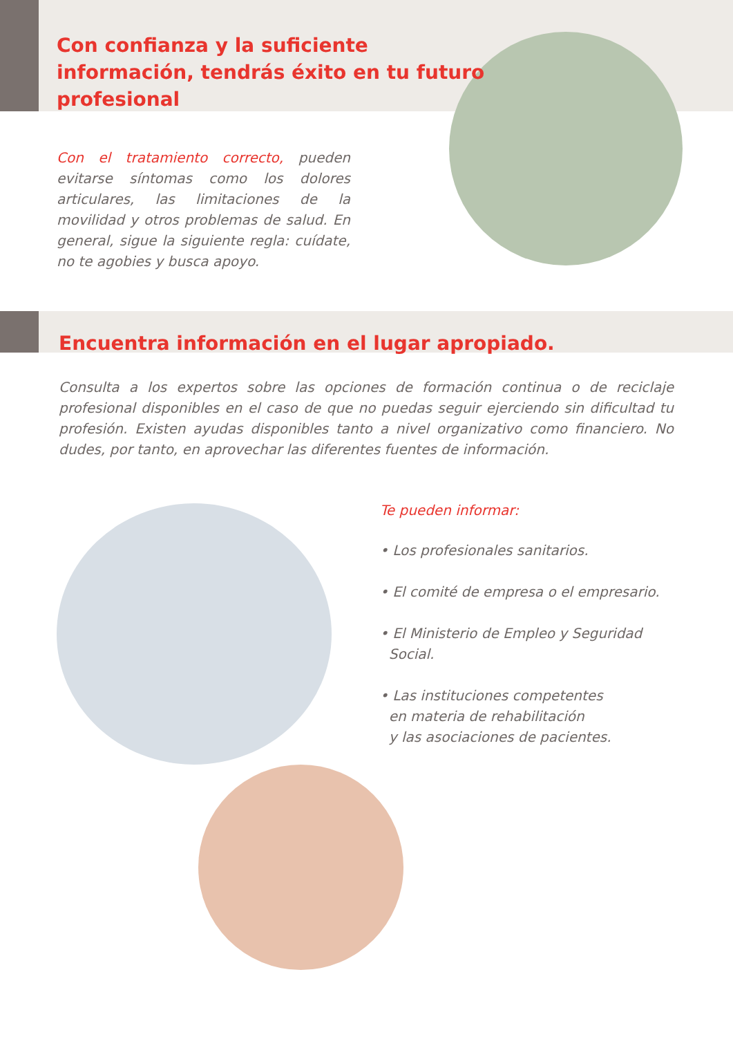Con confianza y la suficiente información, tendrás éxito en tu futuro profesional
Con el tratamiento correcto, pueden evitarse síntomas como los dolores articulares, las limitaciones de la movilidad y otros problemas de salud. En general, sigue la siguiente regla: cuídate, no te agobies y busca apoyo.
Encuentra información en el lugar apropiado.
Consulta a los expertos sobre las opciones de formación continua o de reciclaje profesional disponibles en el caso de que no puedas seguir ejerciendo sin dificultad tu profesión. Existen ayudas disponibles tanto a nivel organizativo como financiero. No dudes, por tanto, en aprovechar las diferentes fuentes de información.
Te pueden informar:
• Los profesionales sanitarios.
• El comité de empresa o el empresario.
• El Ministerio de Empleo y Seguridad
Social.
• Las instituciones competentes
en materia de rehabilitación
y las asociaciones de pacientes.